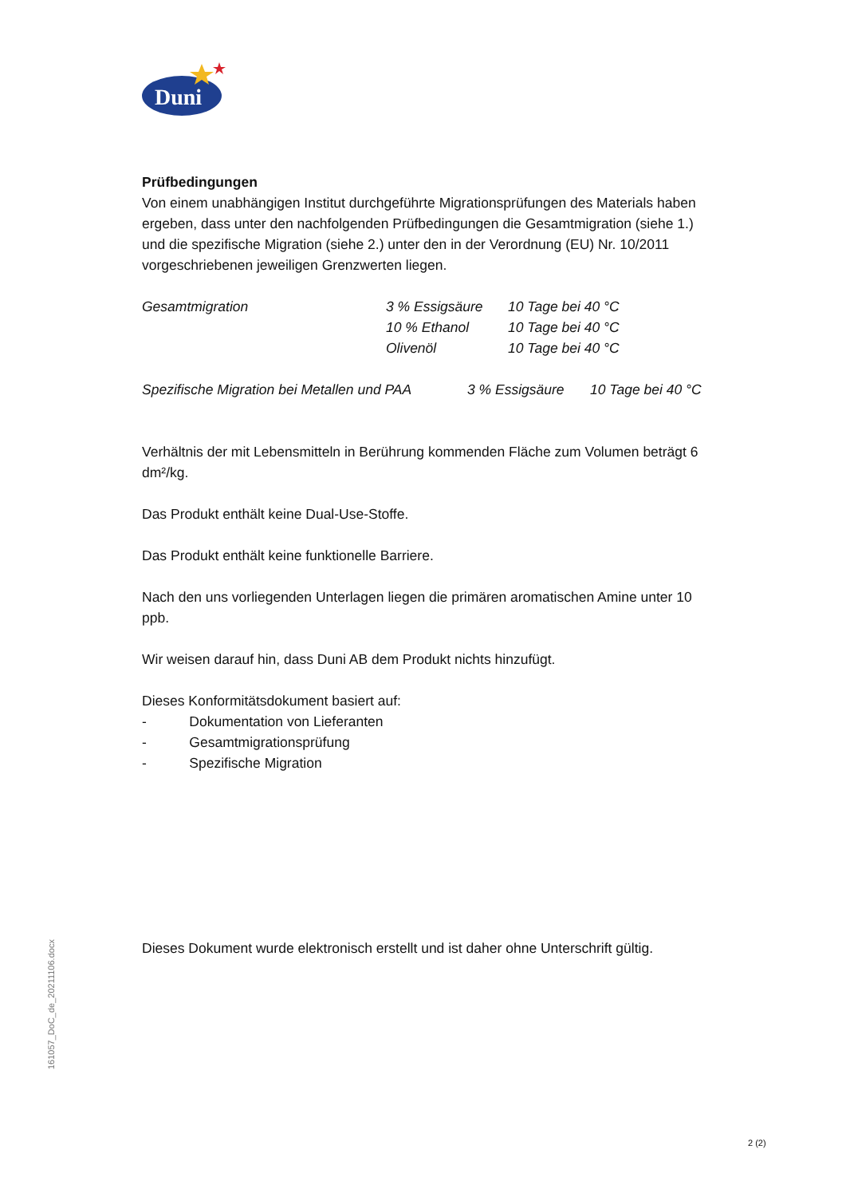Duni
Prüfbedingungen
Von einem unabhängigen Institut durchgeführte Migrationsprüfungen des Materials haben ergeben, dass unter den nachfolgenden Prüfbedingungen die Gesamtmigration (siehe 1.) und die spezifische Migration (siehe 2.) unter den in der Verordnung (EU) Nr. 10/2011 vorgeschriebenen jeweiligen Grenzwerten liegen.
| Gesamtmigration | 3 % Essigsäure | 10 Tage bei 40 °C |
| | 10 % Ethanol | 10 Tage bei 40 °C |
| | Olivenöl | 10 Tage bei 40 °C |
| Spezifische Migration bei Metallen und PAA | 3 % Essigsäure | 10 Tage bei 40 °C |
Verhältnis der mit Lebensmitteln in Berührung kommenden Fläche zum Volumen beträgt 6 dm²/kg.
Das Produkt enthält keine Dual-Use-Stoffe.
Das Produkt enthält keine funktionelle Barriere.
Nach den uns vorliegenden Unterlagen liegen die primären aromatischen Amine unter 10 ppb.
Wir weisen darauf hin, dass Duni AB dem Produkt nichts hinzufügt.
Dieses Konformitätsdokument basiert auf:
- Dokumentation von Lieferanten
- Gesamtmigrationsprüfung
- Spezifische Migration
Dieses Dokument wurde elektronisch erstellt und ist daher ohne Unterschrift gültig.
161057_DoC_de_20211106.docx
2 (2)